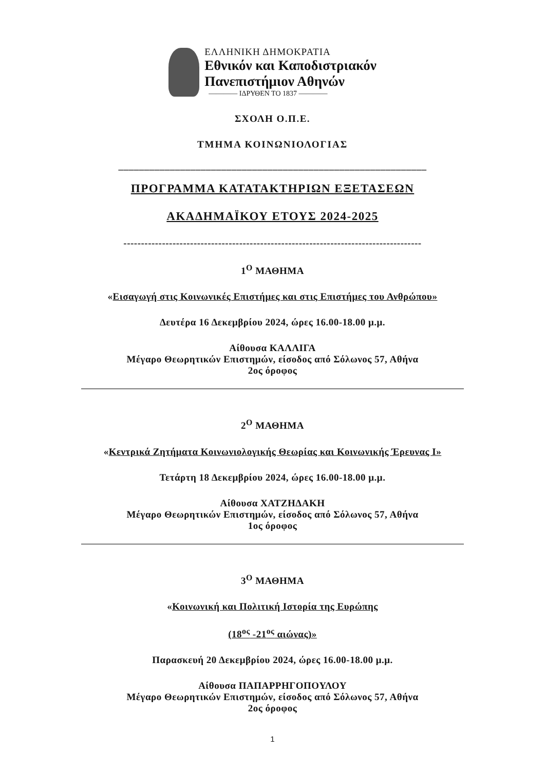ΕΛΛΗΝΙΚΗ ΔΗΜΟΚΡΑΤΙΑ
Εθνικόν και Καποδιστριακόν
Πανεπιστήμιον Αθηνών
———— ΙΔΡΥΘΕΝ ΤΟ 1837 ————
ΣΧΟΛΗ Ο.Π.Ε.
ΤΜΗΜΑ ΚΟΙΝΩΝΙΟΛΟΓΙΑΣ
____________________________________________________________
ΠΡΟΓΡΑΜΜΑ ΚΑΤΑΤΑΚΤΗΡΙΩΝ ΕΞΕΤΑΣΕΩΝ
ΑΚΑΔΗΜΑΪΚΟΥ ΕΤΟΥΣ 2024-2025
-------------------------------------------------------------------------------------
1<sup>Ο</sup> ΜΑΘΗΜΑ
«Εισαγωγή στις Κοινωνικές Επιστήμες και στις Επιστήμες του Ανθρώπου»
Δευτέρα 16 Δεκεμβρίου 2024, ώρες 16.00-18.00 μ.μ.
Αίθουσα ΚΑΛΛΙΓΑ
Μέγαρο Θεωρητικών Επιστημών, είσοδος από Σόλωνος 57, Αθήνα
2ος όροφος
2<sup>Ο</sup> ΜΑΘΗΜΑ
«Κεντρικά Ζητήματα Κοινωνιολογικής Θεωρίας και Κοινωνικής Έρευνας Ι»
Τετάρτη 18 Δεκεμβρίου 2024, ώρες 16.00-18.00 μ.μ.
Αίθουσα ΧΑΤΖΗΔΑΚΗ
Μέγαρο Θεωρητικών Επιστημών, είσοδος από Σόλωνος 57, Αθήνα
1ος όροφος
3<sup>Ο</sup> ΜΑΘΗΜΑ
«Κοινωνική και Πολιτική Ιστορία της Ευρώπης
(18<sup>ος</sup> -21<sup>ος</sup> αιώνας)»
Παρασκευή 20 Δεκεμβρίου 2024, ώρες 16.00-18.00 μ.μ.
Αίθουσα ΠΑΠΑΡΡΗΓΟΠΟΥΛΟΥ
Μέγαρο Θεωρητικών Επιστημών, είσοδος από Σόλωνος 57, Αθήνα
2ος όροφος
1